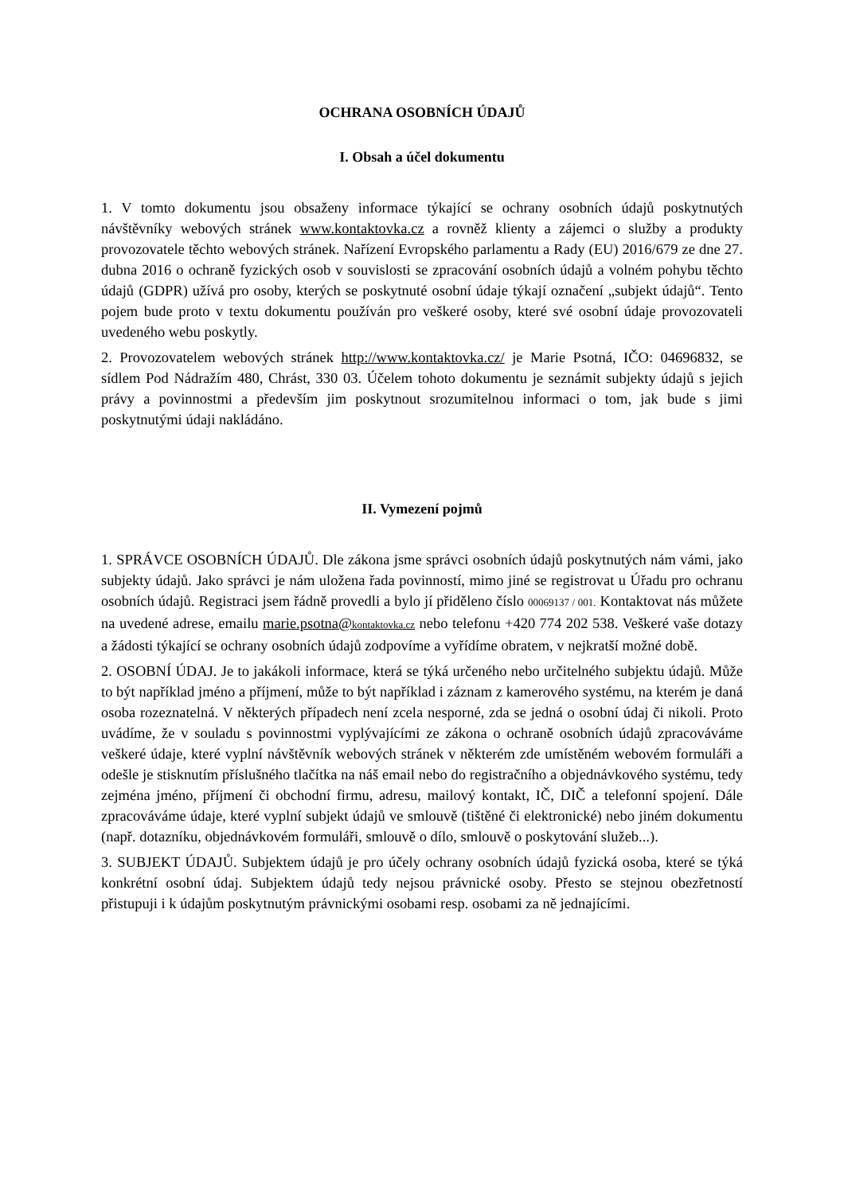OCHRANA OSOBNÍCH ÚDAJŮ
I. Obsah a účel dokumentu
1. V tomto dokumentu jsou obsaženy informace týkající se ochrany osobních údajů poskytnutých návštěvníky webových stránek www.kontaktovka.cz a rovněž klienty a zájemci o služby a produkty provozovatele těchto webových stránek. Nařízení Evropského parlamentu a Rady (EU) 2016/679 ze dne 27. dubna 2016 o ochraně fyzických osob v souvislosti se zpracování osobních údajů a volném pohybu těchto údajů (GDPR) užívá pro osoby, kterých se poskytnuté osobní údaje týkají označení „subjekt údajů“. Tento pojem bude proto v textu dokumentu používán pro veškeré osoby, které své osobní údaje provozovateli uvedeného webu poskytly.
2. Provozovatelem webových stránek http://www.kontaktovka.cz/ je Marie Psotná, IČO: 04696832, se sídlem Pod Nádražím 480, Chrást, 330 03. Účelem tohoto dokumentu je seznámit subjekty údajů s jejich právy a povinnostmi a především jim poskytnout srozumitelnou informaci o tom, jak bude s jimi poskytnutými údaji nakládáno.
II. Vymezení pojmů
1. SPRÁVCE OSOBNÍCH ÚDAJŮ. Dle zákona jsme správci osobních údajů poskytnutých nám vámi, jako subjekty údajů. Jako správci je nám uložena řada povinností, mimo jiné se registrovat u Úřadu pro ochranu osobních údajů. Registraci jsem řádně provedli a bylo jí přiděleno číslo 00069137 / 001. Kontaktovat nás můžete na uvedené adrese, emailu marie.psotna@kontaktovka.cz nebo telefonu +420 774 202 538. Veškeré vaše dotazy a žádosti týkající se ochrany osobních údajů zodpovíme a vyřídíme obratem, v nejkratší možné době.
2. OSOBNÍ ÚDAJ. Je to jakákoli informace, která se týká určeného nebo určitelného subjektu údajů. Může to být například jméno a příjmení, může to být například i záznam z kamerového systému, na kterém je daná osoba rozeznatelná. V některých případech není zcela nesporné, zda se jedná o osobní údaj či nikoli. Proto uvádíme, že v souladu s povinnostmi vyplývajícími ze zákona o ochraně osobních údajů zpracováváme veškeré údaje, které vyplní návštěvník webových stránek v některém zde umístěném webovém formuláři a odešle je stisknutím příslušného tlačítka na náš email nebo do registračního a objednávkového systému, tedy zejména jméno, příjmení či obchodní firmu, adresu, mailový kontakt, IČ, DIČ a telefonní spojení. Dále zpracováváme údaje, které vyplní subjekt údajů ve smlouvě (tištěné či elektronické) nebo jiném dokumentu (např. dotazníku, objednávkovém formuláři, smlouvě o dílo, smlouvě o poskytování služeb...).
3. SUBJEKT ÚDAJŮ. Subjektem údajů je pro účely ochrany osobních údajů fyzická osoba, které se týká konkrétní osobní údaj. Subjektem údajů tedy nejsou právnické osoby. Přesto se stejnou obezřetností přistupuji i k údajům poskytnutým právnickými osobami resp. osobami za ně jednajícími.